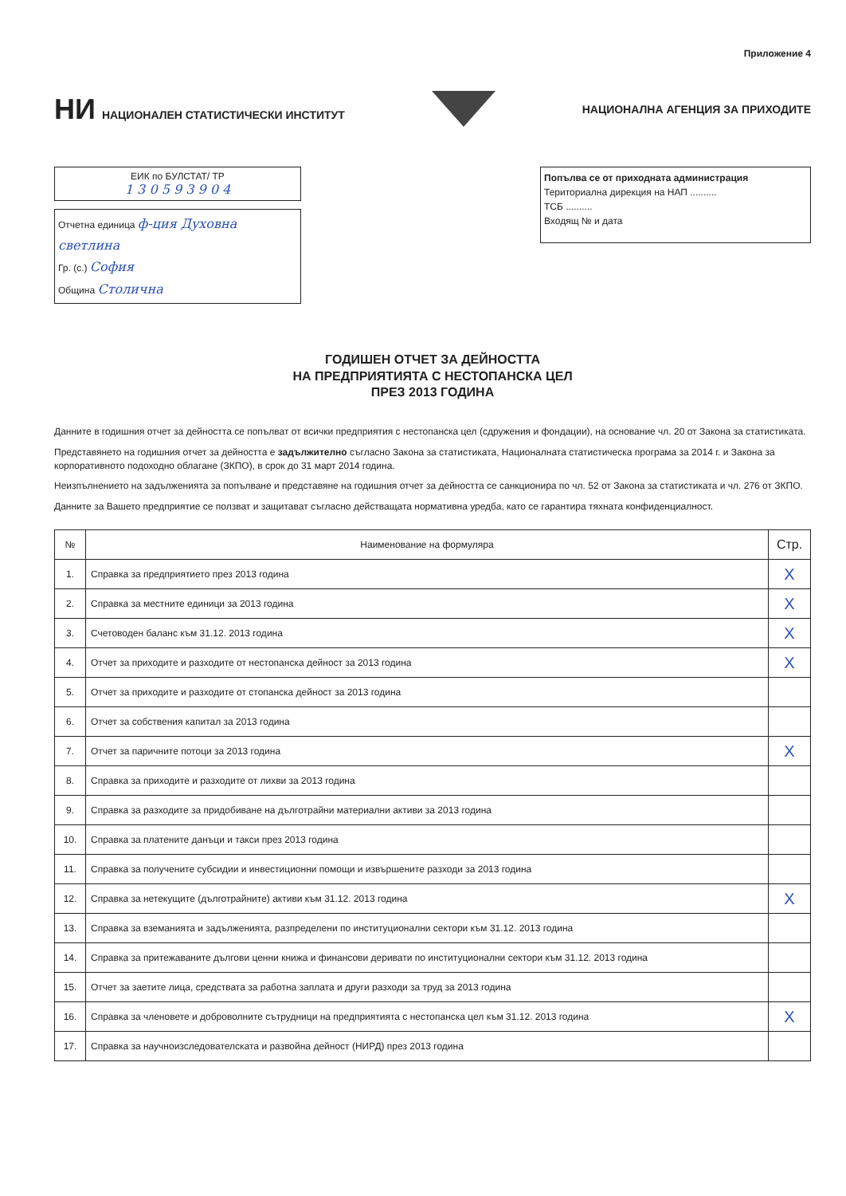Приложение 4
НИ НАЦИОНАЛЕН СТАТИСТИЧЕСКИ ИНСТИТУТ
НАЦИОНАЛНА АГЕНЦИЯ ЗА ПРИХОДИТЕ
ЕИК по БУЛСТАТ/ ТР
1 3 0 5 9 3 9 0 4
Отчетна единица ф-ция Духовна светлина
Гр. (с.) София
Община Столична
Попълва се от приходната администрация
Териториална дирекция на НАП ..........
ТСБ ..........
Входящ № и дата
ГОДИШЕН ОТЧЕТ ЗА ДЕЙНОСТТА
НА ПРЕДПРИЯТИЯТА С НЕСТОПАНСКА ЦЕЛ
ПРЕЗ 2013 ГОДИНА
Данните в годишния отчет за дейността се попълват от всички предприятия с нестопанска цел (сдружения и фондации), на основание чл. 20 от Закона за статистиката.
Представянето на годишния отчет за дейността е задължително съгласно Закона за статистиката, Националната статистическа програма за 2014 г. и Закона за корпоративното подоходно облагане (ЗКПО), в срок до 31 март 2014 година.
Неизпълнението на задълженията за попълване и представяне на годишния отчет за дейността се санкционира по чл. 52 от Закона за статистиката и чл. 276 от ЗКПО.
Данните за Вашето предприятие се ползват и защитават съгласно действащата нормативна уредба, като се гарантира тяхната конфиденциалност.
| № | Наименование на формуляра | Стр. |
| --- | --- | --- |
| 1. | Справка за предприятието през 2013 година | X |
| 2. | Справка за местните единици за 2013 година | X |
| 3. | Счетоводен баланс към 31.12. 2013 година | X |
| 4. | Отчет за приходите и разходите от нестопанска дейност за 2013 година | X |
| 5. | Отчет за приходите и разходите от стопанска дейност за 2013 година | |
| 6. | Отчет за собствения капитал за 2013 година | |
| 7. | Отчет за паричните потоци за 2013 година | X |
| 8. | Справка за приходите и разходите от лихви за 2013 година | |
| 9. | Справка за разходите за придобиване на дълготрайни материални активи за 2013 година | |
| 10. | Справка за платените данъци и такси през 2013 година | |
| 11. | Справка за получените субсидии и инвестиционни помощи и извършените разходи за 2013 година | |
| 12. | Справка за нетекущите (дълготрайните) активи към 31.12. 2013 година | X |
| 13. | Справка за вземанията и задълженията, разпределени по институционални сектори към 31.12. 2013 година | |
| 14. | Справка за притежаваните дългови ценни книжа и финансови деривати по институционални сектори към 31.12. 2013 година | |
| 15. | Отчет за заетите лица, средствата за работна заплата и други разходи за труд за 2013 година | |
| 16. | Справка за членовете и доброволните сътрудници на предприятията с нестопанска цел към 31.12. 2013 година | X |
| 17. | Справка за научноизследователската и развойна дейност (НИРД) през 2013 година | |